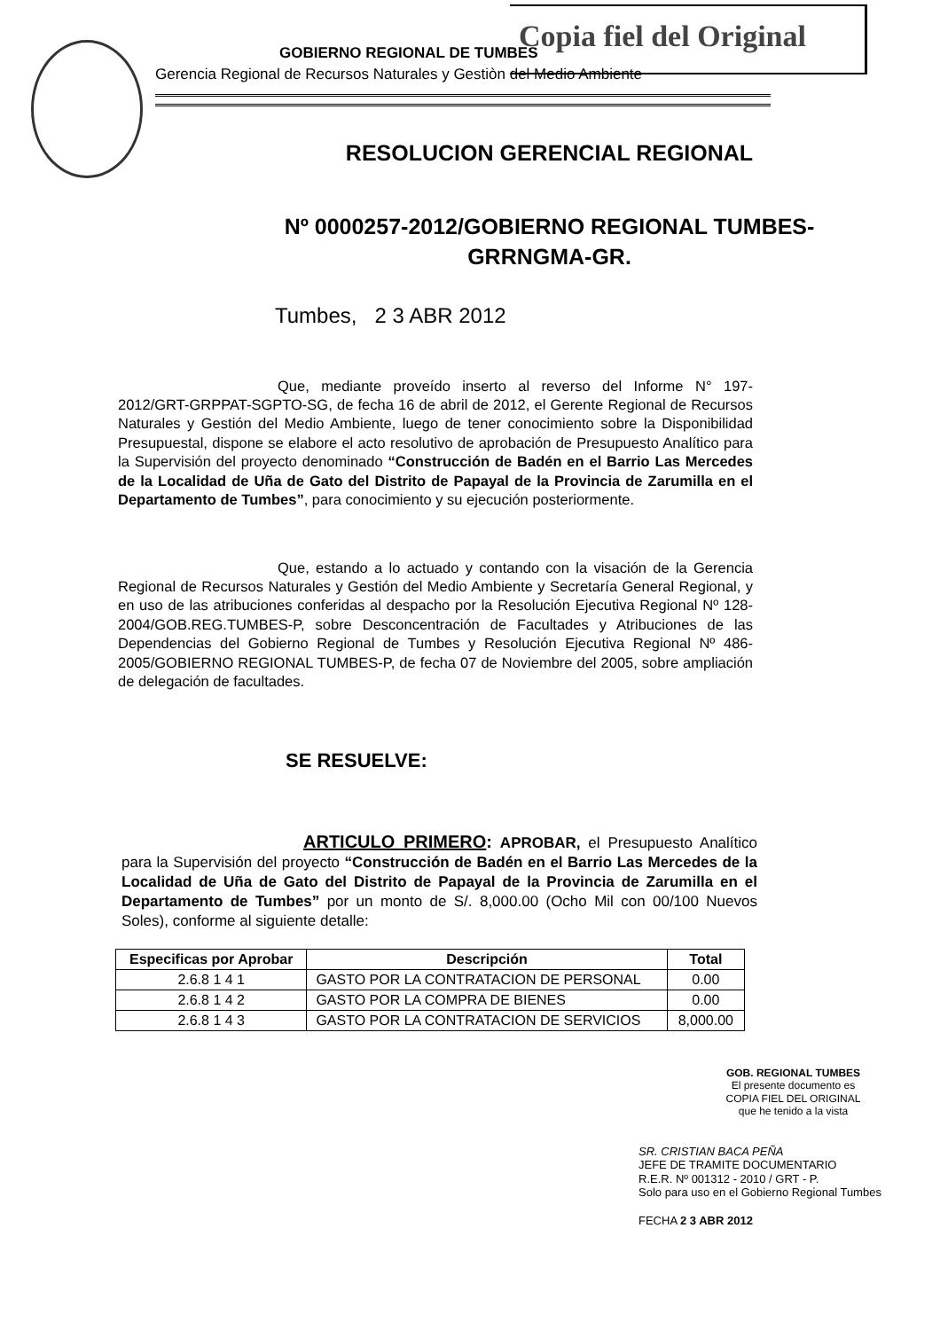Copia fiel del Original
GOBIERNO REGIONAL DE TUMBES
Gerencia Regional de Recursos Naturales y Gestiòn del Medio Ambiente
RESOLUCION GERENCIAL REGIONAL
Nº 0000257-2012/GOBIERNO REGIONAL TUMBES-
GRRNGMA-GR.
Tumbes, 2 3 ABR 2012
Que, mediante proveído inserto al reverso del Informe N° 197-2012/GRT-GRPPAT-SGPTO-SG, de fecha 16 de abril de 2012, el Gerente Regional de Recursos Naturales y Gestión del Medio Ambiente, luego de tener conocimiento sobre la Disponibilidad Presupuestal, dispone se elabore el acto resolutivo de aprobación de Presupuesto Analítico para la Supervisión del proyecto denominado “Construcción de Badén en el Barrio Las Mercedes de la Localidad de Uña de Gato del Distrito de Papayal de la Provincia de Zarumilla en el Departamento de Tumbes”, para conocimiento y su ejecución posteriormente.
Que, estando a lo actuado y contando con la visación de la Gerencia Regional de Recursos Naturales y Gestión del Medio Ambiente y Secretaría General Regional, y en uso de las atribuciones conferidas al despacho por la Resolución Ejecutiva Regional Nº 128-2004/GOB.REG.TUMBES-P, sobre Desconcentración de Facultades y Atribuciones de las Dependencias del Gobierno Regional de Tumbes y Resolución Ejecutiva Regional Nº 486-2005/GOBIERNO REGIONAL TUMBES-P, de fecha 07 de Noviembre del 2005, sobre ampliación de delegación de facultades.
SE RESUELVE:
ARTICULO PRIMERO: APROBAR, el Presupuesto Analítico para la Supervisión del proyecto “Construcción de Badén en el Barrio Las Mercedes de la Localidad de Uña de Gato del Distrito de Papayal de la Provincia de Zarumilla en el Departamento de Tumbes” por un monto de S/. 8,000.00 (Ocho Mil con 00/100 Nuevos Soles), conforme al siguiente detalle:
| Especificas por Aprobar | Descripción | Total |
| --- | --- | --- |
| 2.6.8 1 4 1 | GASTO POR LA CONTRATACION DE PERSONAL | 0.00 |
| 2.6.8 1 4 2 | GASTO POR LA COMPRA DE BIENES | 0.00 |
| 2.6.8 1 4 3 | GASTO POR LA CONTRATACION DE SERVICIOS | 8,000.00 |
GOB. REGIONAL TUMBES
El presente documento es
COPIA FIEL DEL ORIGINAL
que he tenido a la vista
SR. CRISTIAN BACA PEÑA
JEFE DE TRAMITE DOCUMENTARIO
R.E.R. Nº 001312 - 2010 / GRT - P.
Solo para uso en el Gobierno Regional Tumbes
FECHA 2 3 ABR 2012